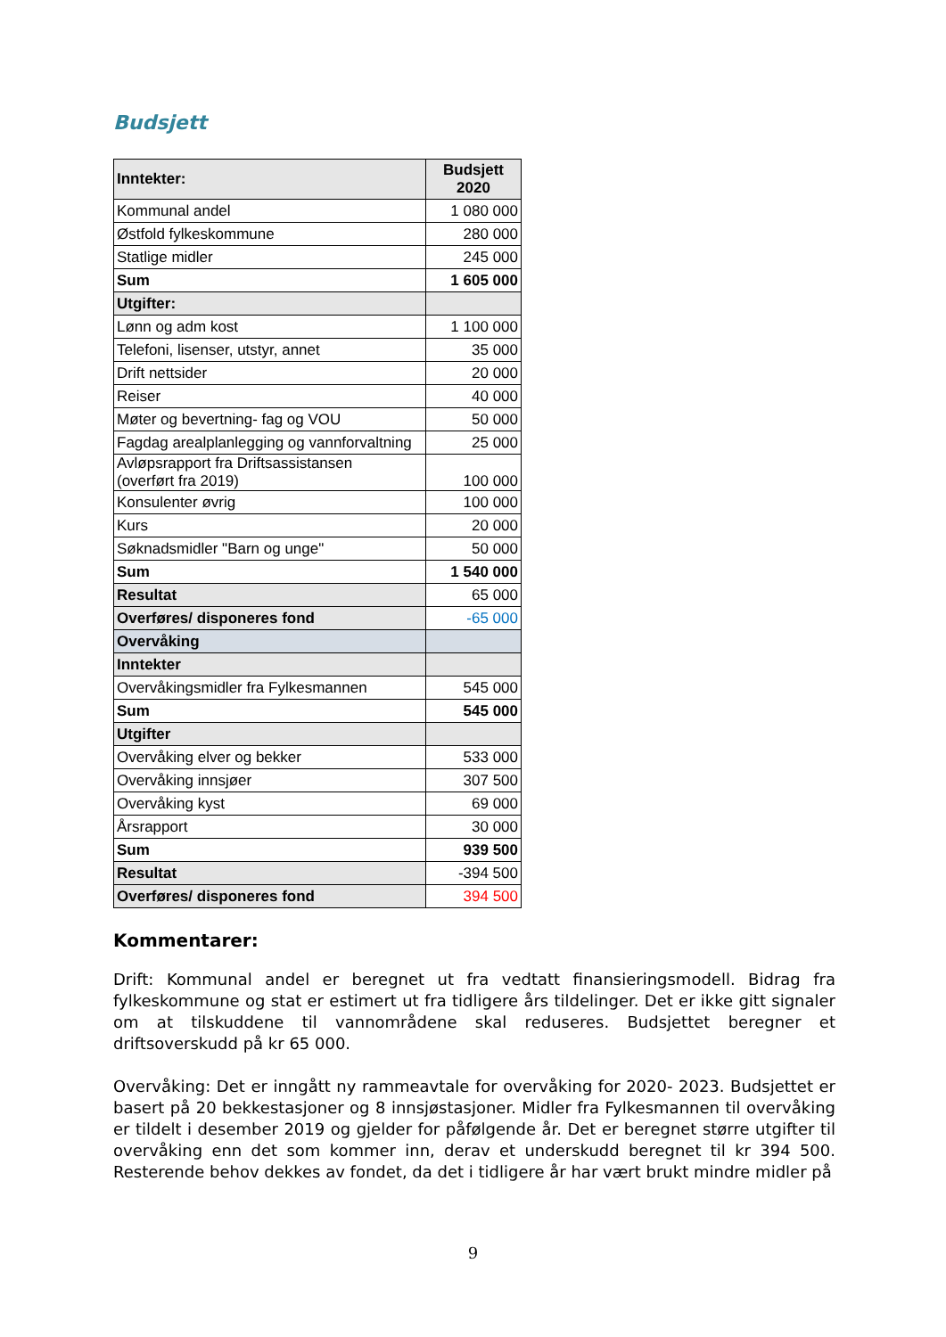Budsjett
| Inntekter: | Budsjett 2020 |
| Kommunal andel | 1 080 000 |
| Østfold fylkeskommune | 280 000 |
| Statlige midler | 245 000 |
| Sum | 1 605 000 |
| Utgifter: | |
| Lønn og adm kost | 1 100 000 |
| Telefoni, lisenser, utstyr, annet | 35 000 |
| Drift nettsider | 20 000 |
| Reiser | 40 000 |
| Møter og bevertning- fag og VOU | 50 000 |
| Fagdag arealplanlegging og vannforvaltning | 25 000 |
| Avløpsrapport fra Driftsassistansen (overført fra 2019) | 100 000 |
| Konsulenter øvrig | 100 000 |
| Kurs | 20 000 |
| Søknadsmidler "Barn og unge" | 50 000 |
| Sum | 1 540 000 |
| Resultat | 65 000 |
| Overføres/ disponeres fond | -65 000 |
| Overvåking | |
| Inntekter | |
| Overvåkingsmidler fra Fylkesmannen | 545 000 |
| Sum | 545 000 |
| Utgifter | |
| Overvåking elver og bekker | 533 000 |
| Overvåking innsjøer | 307 500 |
| Overvåking kyst | 69 000 |
| Årsrapport | 30 000 |
| Sum | 939 500 |
| Resultat | -394 500 |
| Overføres/ disponeres fond | 394 500 |
Kommentarer:
Drift: Kommunal andel er beregnet ut fra vedtatt finansieringsmodell. Bidrag fra fylkeskommune og stat er estimert ut fra tidligere års tildelinger. Det er ikke gitt signaler om at tilskuddene til vannområdene skal reduseres. Budsjettet beregner et driftsoverskudd på kr 65 000.
Overvåking: Det er inngått ny rammeavtale for overvåking for 2020- 2023. Budsjettet er basert på 20 bekkestasjoner og 8 innsjøstasjoner. Midler fra Fylkesmannen til overvåking er tildelt i desember 2019 og gjelder for påfølgende år. Det er beregnet større utgifter til overvåking enn det som kommer inn, derav et underskudd beregnet til kr 394 500. Resterende behov dekkes av fondet, da det i tidligere år har vært brukt mindre midler på
9